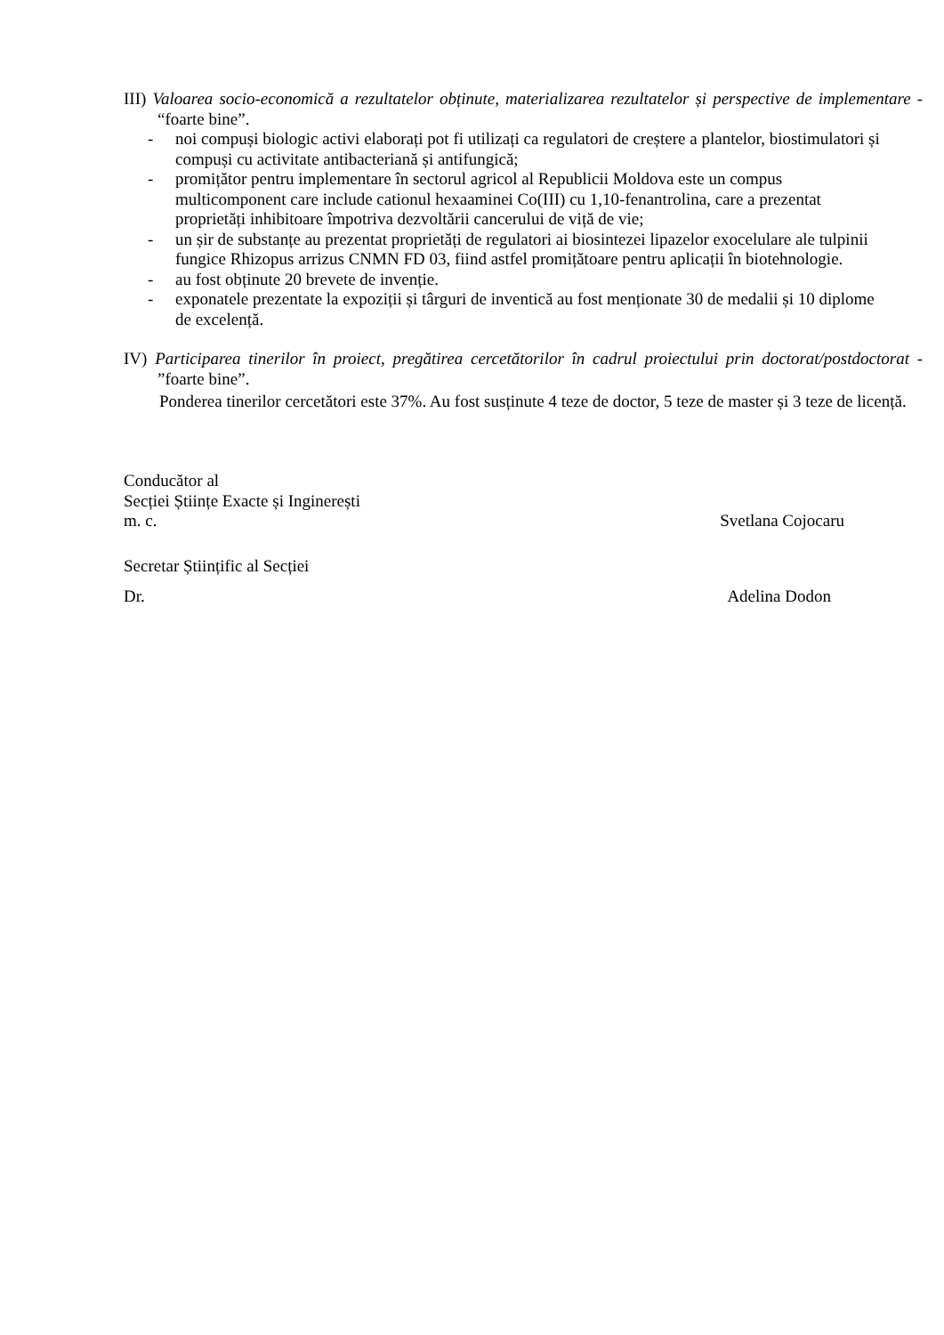III) Valoarea socio-economică a rezultatelor obținute, materializarea rezultatelor și perspective de implementare - “foarte bine”.
- noi compuși biologic activi elaborați pot fi utilizați ca regulatori de creștere a plantelor, biostimulatori și compuși cu activitate antibacteriană și antifungică;
- promițător pentru implementare în sectorul agricol al Republicii Moldova este un compus multicomponent care include cationul hexaaminei Co(III) cu 1,10-fenantrolina, care a prezentat proprietăți inhibitoare împotriva dezvoltării cancerului de viță de vie;
- un șir de substanțe au prezentat proprietăți de regulatori ai biosintezei lipazelor exocelulare ale tulpinii fungice Rhizopus arrizus CNMN FD 03, fiind astfel promițătoare pentru aplicații în biotehnologie.
- au fost obținute 20 brevete de invenție.
- exponatele prezentate la expoziții și târguri de inventică au fost menționate 30 de medalii și 10 diplome de excelență.
IV) Participarea tinerilor în proiect, pregătirea cercetătorilor în cadrul proiectului prin doctorat/postdoctorat - ”foarte bine”.
Ponderea tinerilor cercetători este 37%. Au fost susținute 4 teze de doctor, 5 teze de master și 3 teze de licență.
Conducător al
Secției Științe Exacte și Inginerești
m. c. Svetlana Cojocaru
Secretar Științific al Secției
Dr. Adelina Dodon